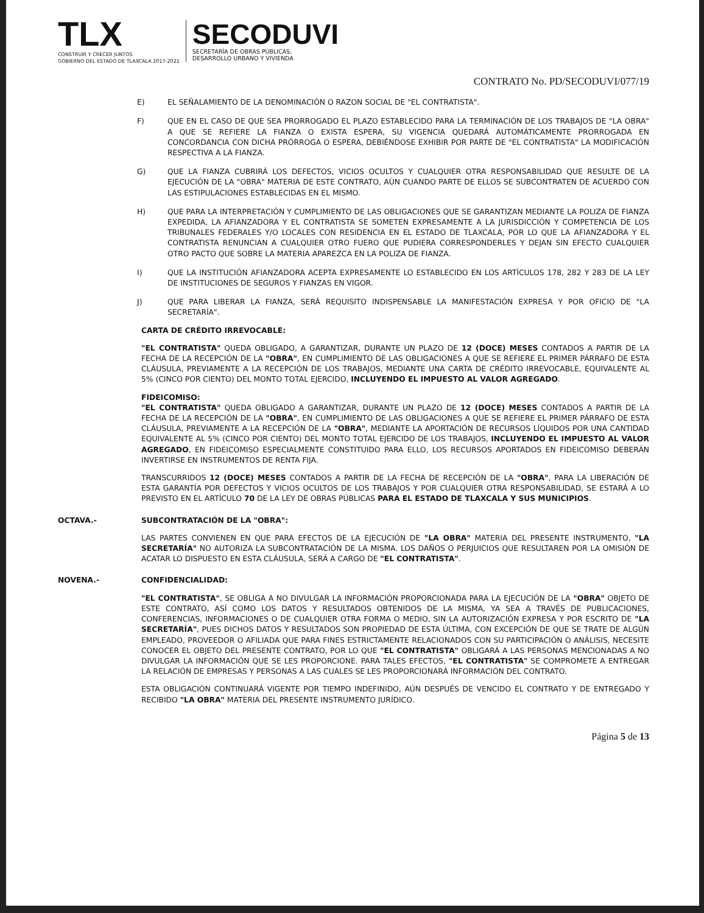TLX
CONSTRUIR Y CRECER JUNTOS
GOBIERNO DEL ESTADO DE TLAXCALA 2017-2021
SECODUVI
SECRETARÍA DE OBRAS PÚBLICAS,
DESARROLLO URBANO Y VIVIENDA
CONTRATO No. PD/SECODUVI/077/19
E) EL SEÑALAMIENTO DE LA DENOMINACIÓN O RAZON SOCIAL DE "EL CONTRATISTA".
F) QUE EN EL CASO DE QUE SEA PRORROGADO EL PLAZO ESTABLECIDO PARA LA TERMINACIÓN DE LOS TRABAJOS DE "LA OBRA" A QUE SE REFIERE LA FIANZA O EXISTA ESPERA, SU VIGENCIA QUEDARÁ AUTOMÁTICAMENTE PRORROGADA EN CONCORDANCIA CON DICHA PRÓRROGA O ESPERA, DEBIÉNDOSE EXHIBIR POR PARTE DE "EL CONTRATISTA" LA MODIFICACIÓN RESPECTIVA A LA FIANZA.
G) QUE LA FIANZA CUBRIRÁ LOS DEFECTOS, VICIOS OCULTOS Y CUALQUIER OTRA RESPONSABILIDAD QUE RESULTE DE LA EJECUCIÓN DE LA "OBRA" MATERIA DE ESTE CONTRATO, AÚN CUANDO PARTE DE ELLOS SE SUBCONTRATEN DE ACUERDO CON LAS ESTIPULACIONES ESTABLECIDAS EN EL MISMO.
H) QUE PARA LA INTERPRETACIÓN Y CUMPLIMIENTO DE LAS OBLIGACIONES QUE SE GARANTIZAN MEDIANTE LA POLIZA DE FIANZA EXPEDIDA, LA AFIANZADORA Y EL CONTRATISTA SE SOMETEN EXPRESAMENTE A LA JURISDICCIÓN Y COMPETENCIA DE LOS TRIBUNALES FEDERALES Y/O LOCALES CON RESIDENCIA EN EL ESTADO DE TLAXCALA, POR LO QUE LA AFIANZADORA Y EL CONTRATISTA RENUNCIAN A CUALQUIER OTRO FUERO QUE PUDIERA CORRESPONDERLES Y DEJAN SIN EFECTO CUALQUIER OTRO PACTO QUE SOBRE LA MATERIA APAREZCA EN LA POLIZA DE FIANZA.
I) QUE LA INSTITUCIÓN AFIANZADORA ACEPTA EXPRESAMENTE LO ESTABLECIDO EN LOS ARTÍCULOS 178, 282 Y 283 DE LA LEY DE INSTITUCIONES DE SEGUROS Y FIANZAS EN VIGOR.
J) QUE PARA LIBERAR LA FIANZA, SERÁ REQUISITO INDISPENSABLE LA MANIFESTACIÓN EXPRESA Y POR OFICIO DE "LA SECRETARÍA".
CARTA DE CRÉDITO IRREVOCABLE:
"EL CONTRATISTA" QUEDA OBLIGADO, A GARANTIZAR, DURANTE UN PLAZO DE 12 (DOCE) MESES CONTADOS A PARTIR DE LA FECHA DE LA RECEPCIÓN DE LA "OBRA", EN CUMPLIMIENTO DE LAS OBLIGACIONES A QUE SE REFIERE EL PRIMER PÁRRAFO DE ESTA CLÁUSULA, PREVIAMENTE A LA RECEPCIÓN DE LOS TRABAJOS, MEDIANTE UNA CARTA DE CRÉDITO IRREVOCABLE, EQUIVALENTE AL 5% (CINCO POR CIENTO) DEL MONTO TOTAL EJERCIDO, INCLUYENDO EL IMPUESTO AL VALOR AGREGADO.
FIDEICOMISO:
"EL CONTRATISTA" QUEDA OBLIGADO A GARANTIZAR, DURANTE UN PLAZO DE 12 (DOCE) MESES CONTADOS A PARTIR DE LA FECHA DE LA RECEPCIÓN DE LA "OBRA", EN CUMPLIMIENTO DE LAS OBLIGACIONES A QUE SE REFIERE EL PRIMER PÁRRAFO DE ESTA CLÁUSULA, PREVIAMENTE A LA RECEPCIÓN DE LA "OBRA", MEDIANTE LA APORTACIÓN DE RECURSOS LÍQUIDOS POR UNA CANTIDAD EQUIVALENTE AL 5% (CINCO POR CIENTO) DEL MONTO TOTAL EJERCIDO DE LOS TRABAJOS, INCLUYENDO EL IMPUESTO AL VALOR AGREGADO, EN FIDEICOMISO ESPECIALMENTE CONSTITUIDO PARA ELLO, LOS RECURSOS APORTADOS EN FIDEICOMISO DEBERÁN INVERTIRSE EN INSTRUMENTOS DE RENTA FIJA.
TRANSCURRIDOS 12 (DOCE) MESES CONTADOS A PARTIR DE LA FECHA DE RECEPCIÓN DE LA "OBRA", PARA LA LIBERACIÓN DE ESTA GARANTÍA POR DEFECTOS Y VICIOS OCULTOS DE LOS TRABAJOS Y POR CUALQUIER OTRA RESPONSABILIDAD, SE ESTARÁ A LO PREVISTO EN EL ARTÍCULO 70 DE LA LEY DE OBRAS PÚBLICAS PARA EL ESTADO DE TLAXCALA Y SUS MUNICIPIOS.
OCTAVA.- SUBCONTRATACIÓN DE LA "OBRA":
LAS PARTES CONVIENEN EN QUE PARA EFECTOS DE LA EJECUCIÓN DE "LA OBRA" MATERIA DEL PRESENTE INSTRUMENTO, "LA SECRETARÍA" NO AUTORIZA LA SUBCONTRATACIÓN DE LA MISMA. LOS DAÑOS O PERJUICIOS QUE RESULTAREN POR LA OMISIÓN DE ACATAR LO DISPUESTO EN ESTA CLÁUSULA, SERÁ A CARGO DE "EL CONTRATISTA".
NOVENA.- CONFIDENCIALIDAD:
"EL CONTRATISTA", SE OBLIGA A NO DIVULGAR LA INFORMACIÓN PROPORCIONADA PARA LA EJECUCIÓN DE LA "OBRA" OBJETO DE ESTE CONTRATO, ASÍ COMO LOS DATOS Y RESULTADOS OBTENIDOS DE LA MISMA, YA SEA A TRAVÉS DE PUBLICACIONES, CONFERENCIAS, INFORMACIONES O DE CUALQUIER OTRA FORMA O MEDIO, SIN LA AUTORIZACIÓN EXPRESA Y POR ESCRITO DE "LA SECRETARÍA", PUES DICHOS DATOS Y RESULTADOS SON PROPIEDAD DE ESTA ÚLTIMA, CON EXCEPCIÓN DE QUE SE TRATE DE ALGÚN EMPLEADO, PROVEEDOR O AFILIADA QUE PARA FINES ESTRICTAMENTE RELACIONADOS CON SU PARTICIPACIÓN O ANÁLISIS, NECESITE CONOCER EL OBJETO DEL PRESENTE CONTRATO, POR LO QUE "EL CONTRATISTA" OBLIGARÁ A LAS PERSONAS MENCIONADAS A NO DIVULGAR LA INFORMACIÓN QUE SE LES PROPORCIONE. PARA TALES EFECTOS, "EL CONTRATISTA" SE COMPROMETE A ENTREGAR LA RELACIÓN DE EMPRESAS Y PERSONAS A LAS CUALES SE LES PROPORCIONARÁ INFORMACIÓN DEL CONTRATO.
ESTA OBLIGACIÓN CONTINUARÁ VIGENTE POR TIEMPO INDEFINIDO, AÚN DESPUÉS DE VENCIDO EL CONTRATO Y DE ENTREGADO Y RECIBIDO "LA OBRA" MATERIA DEL PRESENTE INSTRUMENTO JURÍDICO.
Página 5 de 13